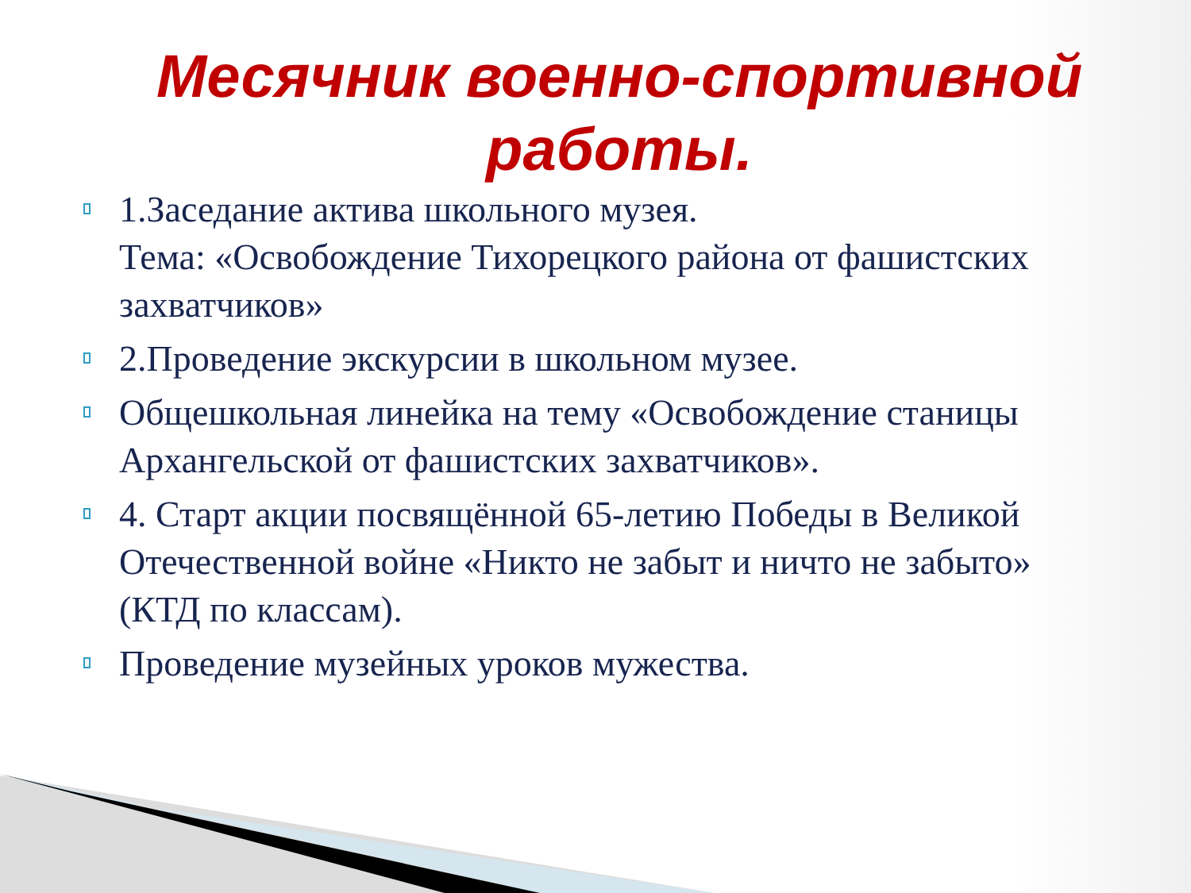Месячник военно-спортивной работы.
1.Заседание актива школьного музея.
Тема: «Освобождение Тихорецкого района от фашистских захватчиков»
2.Проведение экскурсии в школьном музее.
Общешкольная линейка на тему «Освобождение станицы Архангельской от фашистских захватчиков».
4. Старт акции посвящённой 65-летию Победы в Великой Отечественной войне «Никто не забыт и ничто не забыто» (КТД по классам).
Проведение музейных уроков мужества.